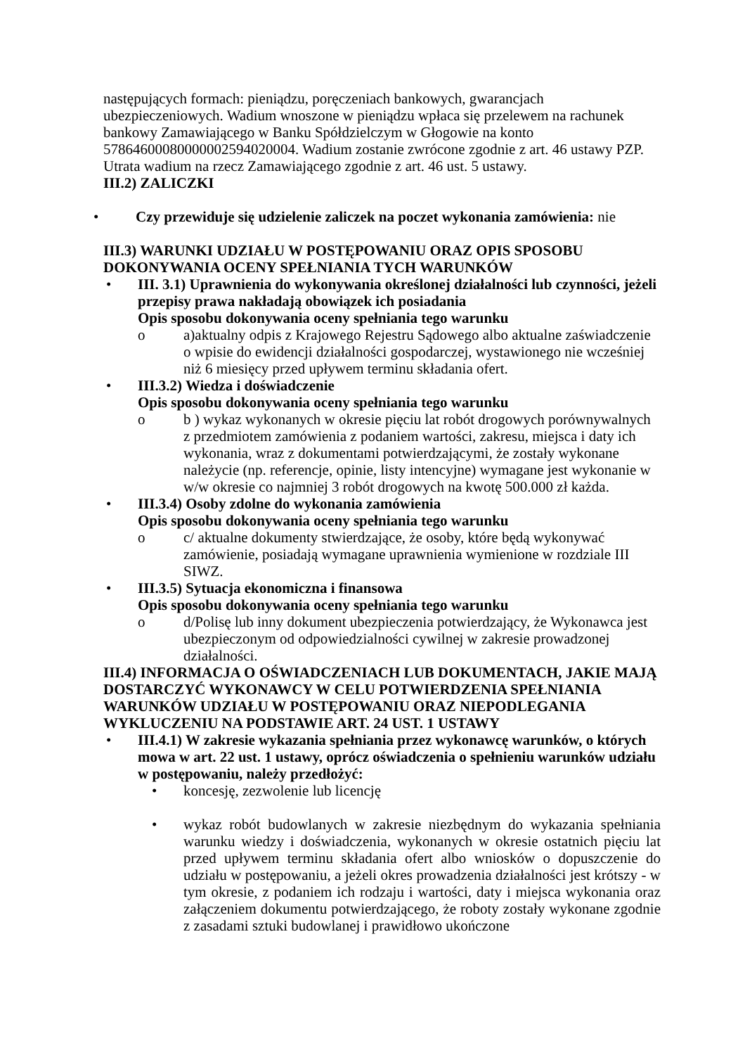następujących formach: pieniądzu, poręczeniach bankowych, gwarancjach ubezpieczeniowych. Wadium wnoszone w pieniądzu wpłaca się przelewem na rachunek bankowy Zamawiającego w Banku Spółdzielczym w Głogowie na konto 57864600080000002594020004. Wadium zostanie zwrócone zgodnie z art. 46 ustawy PZP. Utrata wadium na rzecz Zamawiającego zgodnie z art. 46 ust. 5 ustawy.
III.2) ZALICZKI
• Czy przewiduje się udzielenie zaliczek na poczet wykonania zamówienia: nie
III.3) WARUNKI UDZIAŁU W POSTĘPOWANIU ORAZ OPIS SPOSOBU DOKONYWANIA OCENY SPEŁNIANIA TYCH WARUNKÓW
• III. 3.1) Uprawnienia do wykonywania określonej działalności lub czynności, jeżeli przepisy prawa nakładają obowiązek ich posiadania
Opis sposobu dokonywania oceny spełniania tego warunku
o a)aktualny odpis z Krajowego Rejestru Sądowego albo aktualne zaświadczenie o wpisie do ewidencji działalności gospodarczej, wystawionego nie wcześniej niż 6 miesięcy przed upływem terminu składania ofert.
• III.3.2) Wiedza i doświadczenie
Opis sposobu dokonywania oceny spełniania tego warunku
o b ) wykaz wykonanych w okresie pięciu lat robót drogowych porównywalnych z przedmiotem zamówienia z podaniem wartości, zakresu, miejsca i daty ich wykonania, wraz z dokumentami potwierdzającymi, że zostały wykonane należycie (np. referencje, opinie, listy intencyjne) wymagane jest wykonanie w w/w okresie co najmniej 3 robót drogowych na kwotę 500.000 zł każda.
• III.3.4) Osoby zdolne do wykonania zamówienia
Opis sposobu dokonywania oceny spełniania tego warunku
o c/ aktualne dokumenty stwierdzające, że osoby, które będą wykonywać zamówienie, posiadają wymagane uprawnienia wymienione w rozdziale III SIWZ.
• III.3.5) Sytuacja ekonomiczna i finansowa
Opis sposobu dokonywania oceny spełniania tego warunku
o d/Polisę lub inny dokument ubezpieczenia potwierdzający, że Wykonawca jest ubezpieczonym od odpowiedzialności cywilnej w zakresie prowadzonej działalności.
III.4) INFORMACJA O OŚWIADCZENIACH LUB DOKUMENTACH, JAKIE MAJĄ DOSTARCZYĆ WYKONAWCY W CELU POTWIERDZENIA SPEŁNIANIA WARUNKÓW UDZIAŁU W POSTĘPOWANIU ORAZ NIEPODLEGANIA WYKLUCZENIU NA PODSTAWIE ART. 24 UST. 1 USTAWY
• III.4.1) W zakresie wykazania spełniania przez wykonawcę warunków, o których mowa w art. 22 ust. 1 ustawy, oprócz oświadczenia o spełnieniu warunków udziału w postępowaniu, należy przedłożyć:
• koncesję, zezwolenie lub licencję
• wykaz robót budowlanych w zakresie niezbędnym do wykazania spełniania warunku wiedzy i doświadczenia, wykonanych w okresie ostatnich pięciu lat przed upływem terminu składania ofert albo wniosków o dopuszczenie do udziału w postępowaniu, a jeżeli okres prowadzenia działalności jest krótszy - w tym okresie, z podaniem ich rodzaju i wartości, daty i miejsca wykonania oraz załączeniem dokumentu potwierdzającego, że roboty zostały wykonane zgodnie z zasadami sztuki budowlanej i prawidłowo ukończone